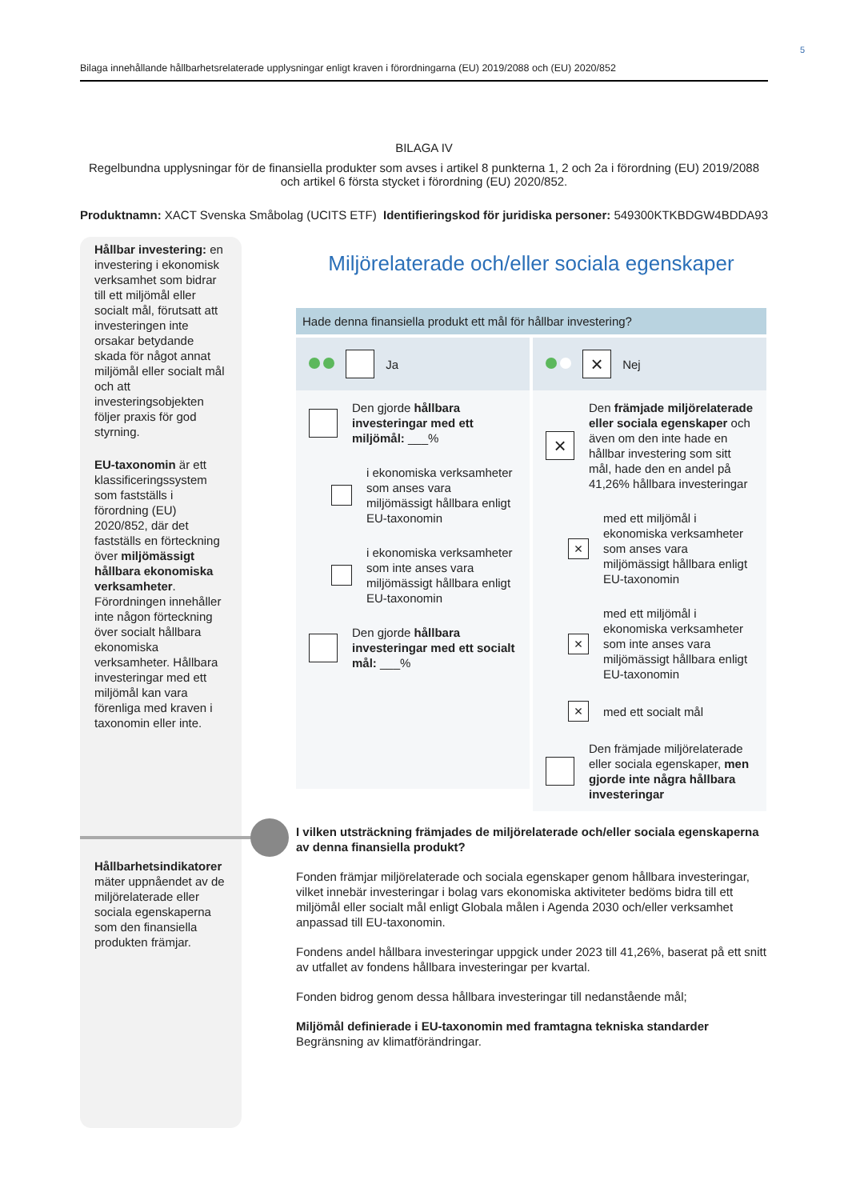5
Bilaga innehållande hållbarhetsrelaterade upplysningar enligt kraven i förordningarna (EU) 2019/2088 och (EU) 2020/852
BILAGA IV
Regelbundna upplysningar för de finansiella produkter som avses i artikel 8 punkterna 1, 2 och 2a i förordning (EU) 2019/2088 och artikel 6 första stycket i förordning (EU) 2020/852.
Produktnamn: XACT Svenska Småbolag (UCITS ETF) Identifieringskod för juridiska personer: 549300KTKBDGW4BDDA93
Hållbar investering: en investering i ekonomisk verksamhet som bidrar till ett miljömål eller socialt mål, förutsatt att investeringen inte orsakar betydande skada för något annat miljömål eller socialt mål och att investeringsobjekten följer praxis för god styrning.
EU-taxonomin är ett klassificeringssystem som fastställs i förordning (EU) 2020/852, där det fastställs en förteckning över miljömässigt hållbara ekonomiska verksamheter. Förordningen innehåller inte någon förteckning över socialt hållbara ekonomiska verksamheter. Hållbara investeringar med ett miljömål kan vara förenliga med kraven i taxonomin eller inte.
Hållbarhetsindikatorer mäter uppnåendet av de miljörelaterade eller sociala egenskaperna som den finansiella produkten främjar.
Miljörelaterade och/eller sociala egenskaper
Hade denna finansiella produkt ett mål för hållbar investering?
Ja
Den gjorde hållbara investeringar med ett miljömål: ___%
i ekonomiska verksamheter som anses vara miljömässigt hållbara enligt EU-taxonomin
i ekonomiska verksamheter som inte anses vara miljömässigt hållbara enligt EU-taxonomin
Den gjorde hållbara investeringar med ett socialt mål: ___%
×
Nej
×
Den främjade miljörelaterade eller sociala egenskaper och även om den inte hade en hållbar investering som sitt mål, hade den en andel på 41,26% hållbara investeringar
×
med ett miljömål i ekonomiska verksamheter som anses vara miljömässigt hållbara enligt EU-taxonomin
×
med ett miljömål i ekonomiska verksamheter som inte anses vara miljömässigt hållbara enligt EU-taxonomin
×
med ett socialt mål
Den främjade miljörelaterade eller sociala egenskaper, men gjorde inte några hållbara investeringar
I vilken utsträckning främjades de miljörelaterade och/eller sociala egenskaperna av denna finansiella produkt?
Fonden främjar miljörelaterade och sociala egenskaper genom hållbara investeringar, vilket innebär investeringar i bolag vars ekonomiska aktiviteter bedöms bidra till ett miljömål eller socialt mål enligt Globala målen i Agenda 2030 och/eller verksamhet anpassad till EU-taxonomin.
Fondens andel hållbara investeringar uppgick under 2023 till 41,26%, baserat på ett snitt av utfallet av fondens hållbara investeringar per kvartal.
Fonden bidrog genom dessa hållbara investeringar till nedanstående mål;
Miljömål definierade i EU-taxonomin med framtagna tekniska standarder
Begränsning av klimatförändringar.